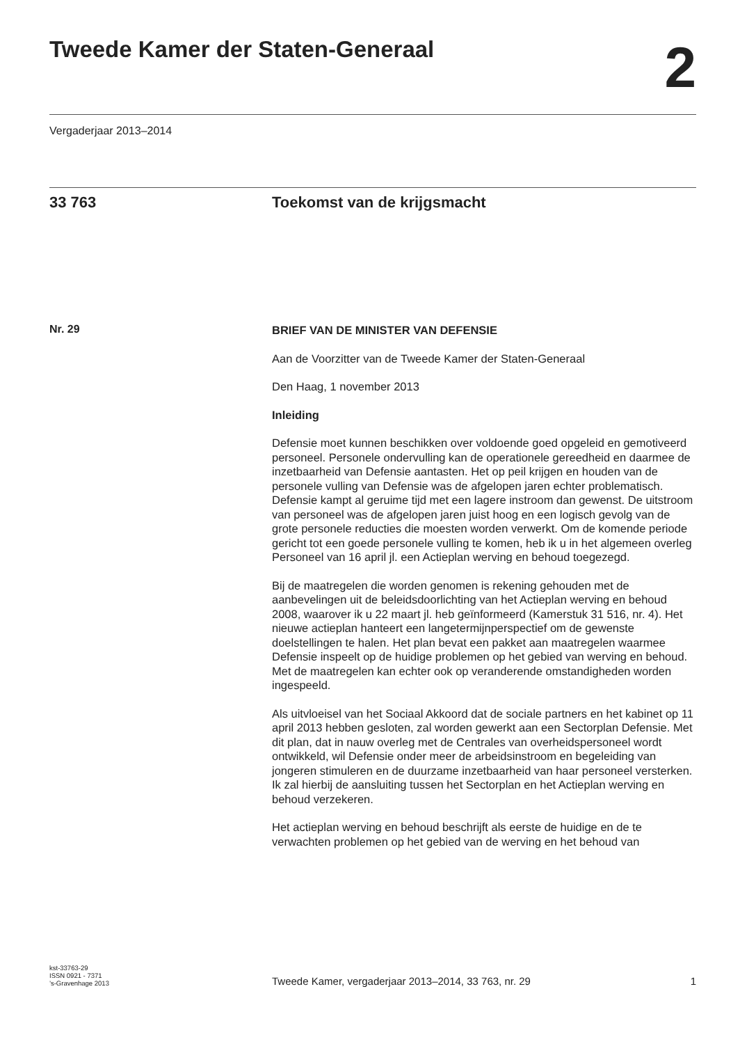Tweede Kamer der Staten-Generaal
2
Vergaderjaar 2013–2014
33 763 Toekomst van de krijgsmacht
Nr. 29
BRIEF VAN DE MINISTER VAN DEFENSIE
Aan de Voorzitter van de Tweede Kamer der Staten-Generaal
Den Haag, 1 november 2013
Inleiding
Defensie moet kunnen beschikken over voldoende goed opgeleid en gemotiveerd personeel. Personele ondervulling kan de operationele gereedheid en daarmee de inzetbaarheid van Defensie aantasten. Het op peil krijgen en houden van de personele vulling van Defensie was de afgelopen jaren echter problematisch. Defensie kampt al geruime tijd met een lagere instroom dan gewenst. De uitstroom van personeel was de afgelopen jaren juist hoog en een logisch gevolg van de grote personele reducties die moesten worden verwerkt. Om de komende periode gericht tot een goede personele vulling te komen, heb ik u in het algemeen overleg Personeel van 16 april jl. een Actieplan werving en behoud toegezegd.
Bij de maatregelen die worden genomen is rekening gehouden met de aanbevelingen uit de beleidsdoorlichting van het Actieplan werving en behoud 2008, waarover ik u 22 maart jl. heb geïnformeerd (Kamerstuk 31 516, nr. 4). Het nieuwe actieplan hanteert een langetermijnperspectief om de gewenste doelstellingen te halen. Het plan bevat een pakket aan maatregelen waarmee Defensie inspeelt op de huidige problemen op het gebied van werving en behoud. Met de maatregelen kan echter ook op veranderende omstandigheden worden ingespeeld.
Als uitvloeisel van het Sociaal Akkoord dat de sociale partners en het kabinet op 11 april 2013 hebben gesloten, zal worden gewerkt aan een Sectorplan Defensie. Met dit plan, dat in nauw overleg met de Centrales van overheidspersoneel wordt ontwikkeld, wil Defensie onder meer de arbeidsinstroom en begeleiding van jongeren stimuleren en de duurzame inzetbaarheid van haar personeel versterken. Ik zal hierbij de aansluiting tussen het Sectorplan en het Actieplan werving en behoud verzekeren.
Het actieplan werving en behoud beschrijft als eerste de huidige en de te verwachten problemen op het gebied van de werving en het behoud van
kst-33763-29
ISSN 0921 - 7371
’s-Gravenhage 2013
Tweede Kamer, vergaderjaar 2013–2014, 33 763, nr. 29
1